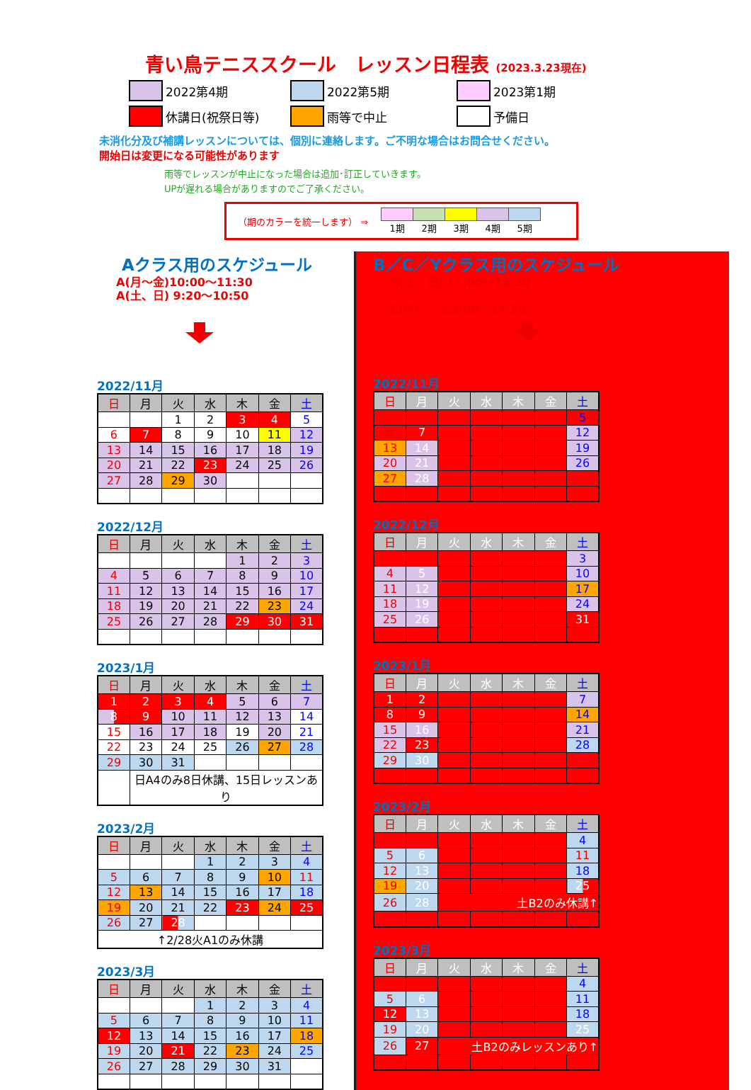青い鳥テニススクール　レッスン日程表 (2023.3.23現在)
2022第4期
2022第5期
2023第1期
休講日(祝祭日等)
雨等で中止
予備日
未消化分及び補講レッスンについては、個別に連絡します。ご不明な場合はお問合せください。
開始日は変更になる可能性があります
雨等でレッスンが中止になった場合は追加･訂正していきます。
UPが遅れる場合がありますのでご了承ください。
（期のカラーを統一します） ⇒
| 1期 | 2期 | 3期 | 4期 | 5期 |
Aクラス用のスケジュール
A(月～金)10:00～11:30
A(土、日) 9:20～10:50
2022/11月
| 日 | 月 | 火 | 水 | 木 | 金 | 土 |
| --- | --- | --- | --- | --- | --- | --- |
| | | 1 | 2 | 3 | 4 | 5 |
| 6 | 7 | 8 | 9 | 10 | 11 | 12 |
| 13 | 14 | 15 | 16 | 17 | 18 | 19 |
| 20 | 21 | 22 | 23 | 24 | 25 | 26 |
| 27 | 28 | 29 | 30 | | | |
2022/12月
| 日 | 月 | 火 | 水 | 木 | 金 | 土 |
| --- | --- | --- | --- | --- | --- | --- |
| | | | | 1 | 2 | 3 |
| 4 | 5 | 6 | 7 | 8 | 9 | 10 |
| 11 | 12 | 13 | 14 | 15 | 16 | 17 |
| 18 | 19 | 20 | 21 | 22 | 23 | 24 |
| 25 | 26 | 27 | 28 | 29 | 30 | 31 |
2023/1月
| 日 | 月 | 火 | 水 | 木 | 金 | 土 |
| --- | --- | --- | --- | --- | --- | --- |
| 1 | 2 | 3 | 4 | 5 | 6 | 7 |
| 8 | 9 | 10 | 11 | 12 | 13 | 14 |
| 15 | 16 | 17 | 18 | 19 | 20 | 21 |
| 22 | 23 | 24 | 25 | 26 | 27 | 28 |
| 29 | 30 | 31 | | | | |
| | 日A4のみ8日休講、15日レッスンあり | | | | | |
2023/2月
| 日 | 月 | 火 | 水 | 木 | 金 | 土 |
| --- | --- | --- | --- | --- | --- | --- |
| | | | 1 | 2 | 3 | 4 |
| 5 | 6 | 7 | 8 | 9 | 10 | 11 |
| 12 | 13 | 14 | 15 | 16 | 17 | 18 |
| 19 | 20 | 21 | 22 | 23 | 24 | 25 |
| 26 | 27 | 28 | | | | |
| ↑2/28火A1のみ休講 | | | | | | |
2023/3月
| 日 | 月 | 火 | 水 | 木 | 金 | 土 |
| --- | --- | --- | --- | --- | --- | --- |
| | | | 1 | 2 | 3 | 4 |
| 5 | 6 | 7 | 8 | 9 | 10 | 11 |
| 12 | 13 | 14 | 15 | 16 | 17 | 18 |
| 19 | 20 | 21 | 22 | 23 | 24 | 25 |
| 26 | 27 | 28 | 29 | 30 | 31 | |
B／C／Yクラス用のスケジュール
B(土、日) 11:00～13:30
C(月)　　13:00～14:30
2022/11月
| 日 | 月 | 火 | 水 | 木 | 金 | 土 |
| --- | --- | --- | --- | --- | --- | --- |
| | | | | | | 5 |
| 6 | 7 | | | | | 12 |
| 13 | 14 | | | | | 19 |
| 20 | 21 | | | | | 26 |
| 27 | 28 | | | | | |
2022/12月
| 日 | 月 | 火 | 水 | 木 | 金 | 土 |
| --- | --- | --- | --- | --- | --- | --- |
| | | | | | | 3 |
| 4 | 5 | | | | | 10 |
| 11 | 12 | | | | | 17 |
| 18 | 19 | | | | | 24 |
| 25 | 26 | | | | | 31 |
2023/1月
| 日 | 月 | 火 | 水 | 木 | 金 | 土 |
| --- | --- | --- | --- | --- | --- | --- |
| 1 | 2 | | | | | 7 |
| 8 | 9 | | | | | 14 |
| 15 | 16 | | | | | 21 |
| 22 | 23 | | | | | 28 |
| 29 | 30 | | | | | |
2023/2月
| 日 | 月 | 火 | 水 | 木 | 金 | 土 |
| --- | --- | --- | --- | --- | --- | --- |
| | | | | | | 4 |
| 5 | 6 | | | | | 11 |
| 12 | 13 | | | | | 18 |
| 19 | 20 | | | | | 25 |
| 26 | 28 | 土B2のみ休講↑ | | | | |
2023/3月
| 日 | 月 | 火 | 水 | 木 | 金 | 土 |
| --- | --- | --- | --- | --- | --- | --- |
| | | | | | | 4 |
| 5 | 6 | | | | | 11 |
| 12 | 13 | | | | | 18 |
| 19 | 20 | | | | | 25 |
| 26 | 27 | 土B2のみレッスンあり↑ | | | | |